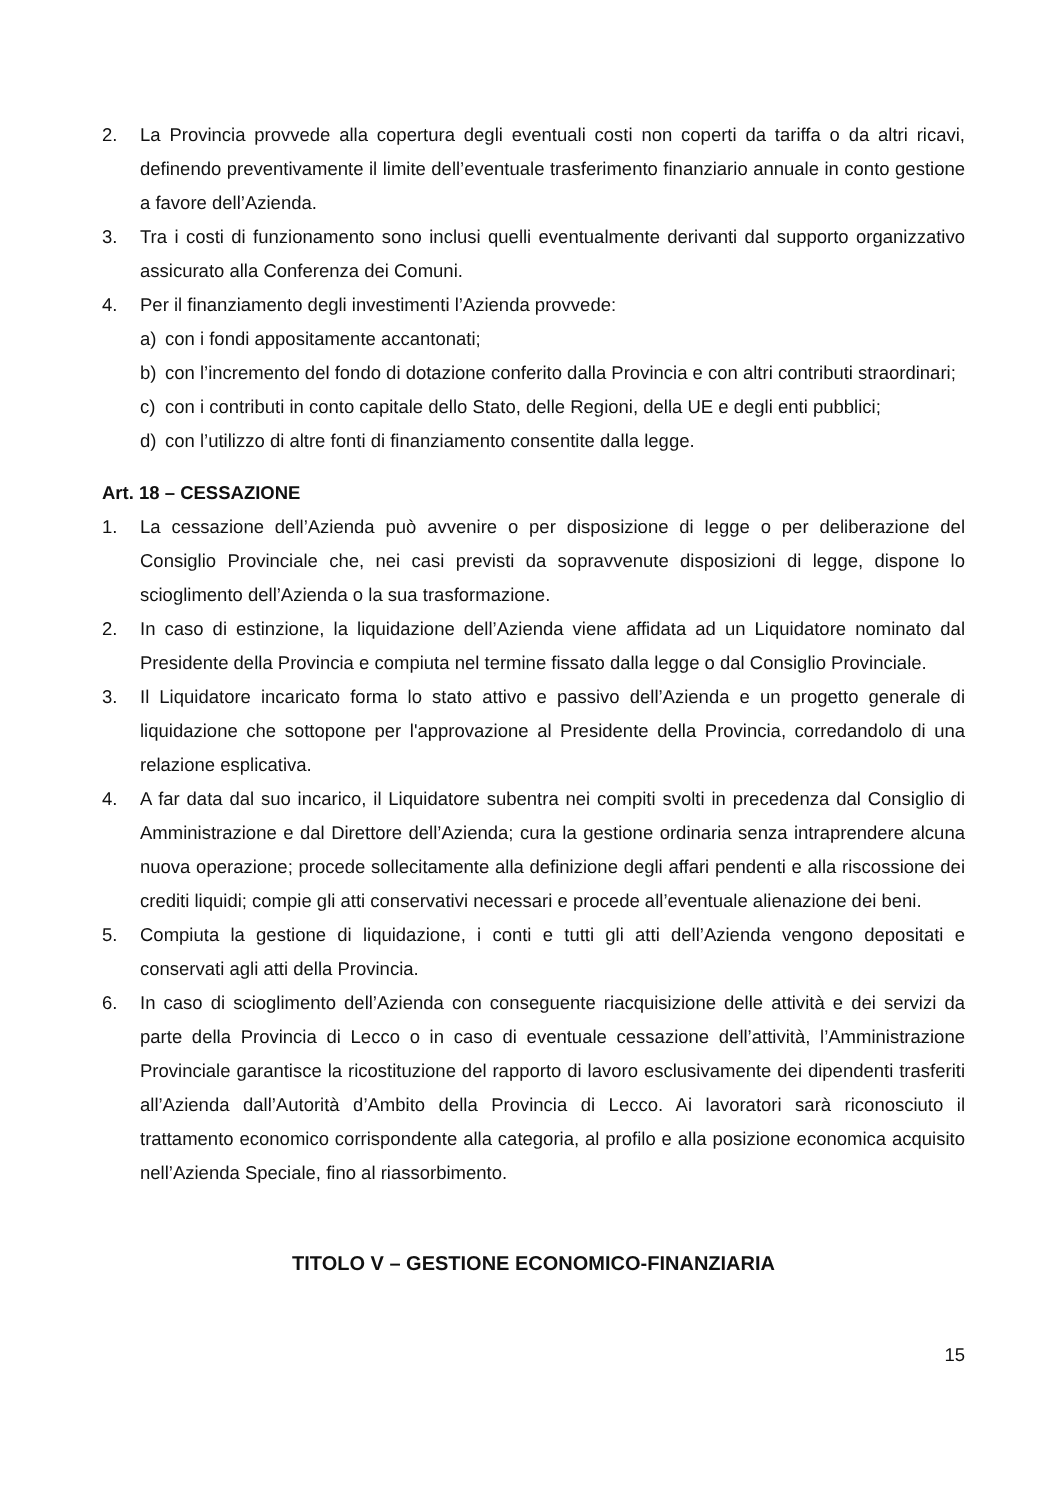2. La Provincia provvede alla copertura degli eventuali costi non coperti da tariffa o da altri ricavi, definendo preventivamente il limite dell’eventuale trasferimento finanziario annuale in conto gestione a favore dell’Azienda.
3. Tra i costi di funzionamento sono inclusi quelli eventualmente derivanti dal supporto organizzativo assicurato alla Conferenza dei Comuni.
4. Per il finanziamento degli investimenti l’Azienda provvede:
a) con i fondi appositamente accantonati;
b) con l’incremento del fondo di dotazione conferito dalla Provincia e con altri contributi straordinari;
c) con i contributi in conto capitale dello Stato, delle Regioni, della UE e degli enti pubblici;
d) con l’utilizzo di altre fonti di finanziamento consentite dalla legge.
Art. 18 – CESSAZIONE
1. La cessazione dell’Azienda può avvenire o per disposizione di legge o per deliberazione del Consiglio Provinciale che, nei casi previsti da sopravvenute disposizioni di legge, dispone lo scioglimento dell’Azienda o la sua trasformazione.
2. In caso di estinzione, la liquidazione dell’Azienda viene affidata ad un Liquidatore nominato dal Presidente della Provincia e compiuta nel termine fissato dalla legge o dal Consiglio Provinciale.
3. Il Liquidatore incaricato forma lo stato attivo e passivo dell’Azienda e un progetto generale di liquidazione che sottopone per l'approvazione al Presidente della Provincia, corredandolo di una relazione esplicativa.
4. A far data dal suo incarico, il Liquidatore subentra nei compiti svolti in precedenza dal Consiglio di Amministrazione e dal Direttore dell’Azienda; cura la gestione ordinaria senza intraprendere alcuna nuova operazione; procede sollecitamente alla definizione degli affari pendenti e alla riscossione dei crediti liquidi; compie gli atti conservativi necessari e procede all’eventuale alienazione dei beni.
5. Compiuta la gestione di liquidazione, i conti e tutti gli atti dell’Azienda vengono depositati e conservati agli atti della Provincia.
6. In caso di scioglimento dell’Azienda con conseguente riacquisizione delle attività e dei servizi da parte della Provincia di Lecco o in caso di eventuale cessazione dell’attività, l’Amministrazione Provinciale garantisce la ricostituzione del rapporto di lavoro esclusivamente dei dipendenti trasferiti all’Azienda dall’Autorità d’Ambito della Provincia di Lecco. Ai lavoratori sarà riconosciuto il trattamento economico corrispondente alla categoria, al profilo e alla posizione economica acquisito nell’Azienda Speciale, fino al riassorbimento.
TITOLO V – GESTIONE ECONOMICO-FINANZIARIA
15